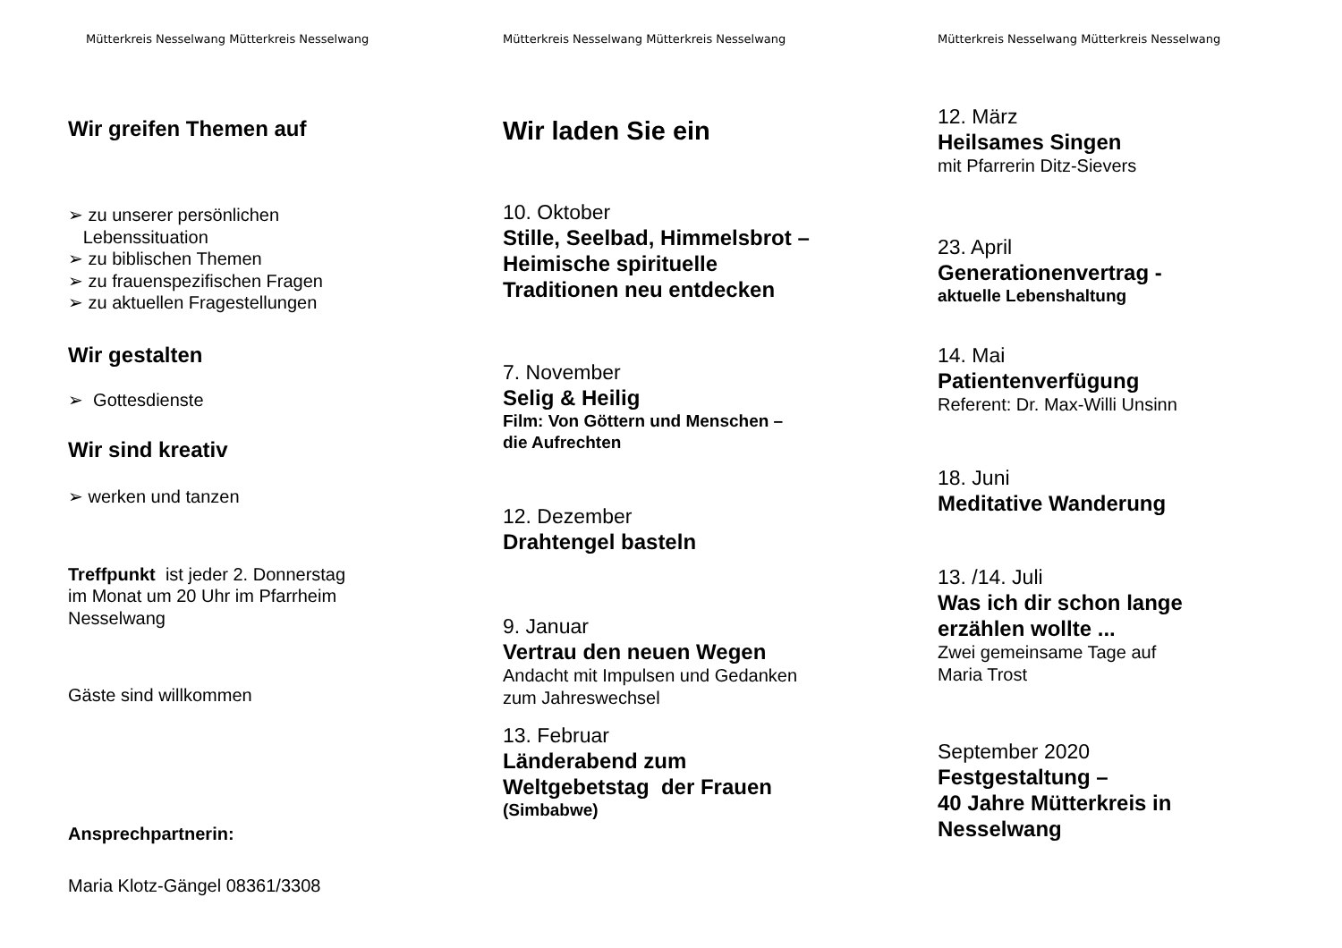Mütterkreis Nesselwang Mütterkreis Nesselwang
Wir greifen Themen auf
➢ zu unserer persönlichen
Lebenssituation
➢ zu biblischen Themen
➢ zu frauenspezifischen Fragen
➢ zu aktuellen Fragestellungen
Wir gestalten
➢ Gottesdienste
Wir sind kreativ
➢ werken und tanzen
Treffpunkt ist jeder 2. Donnerstag
im Monat um 20 Uhr im Pfarrheim
Nesselwang
Gäste sind willkommen
Ansprechpartnerin:
Maria Klotz-Gängel 08361/3308
Mütterkreis Nesselwang Mütterkreis Nesselwang
Wir laden Sie ein
10. Oktober
Stille, Seelbad, Himmelsbrot –
Heimische spirituelle
Traditionen neu entdecken
7. November
Selig & Heilig
Film: Von Göttern und Menschen –
die Aufrechten
12. Dezember
Drahtengel basteln
9. Januar
Vertrau den neuen Wegen
Andacht mit Impulsen und Gedanken
zum Jahreswechsel
13. Februar
Länderabend zum
Weltgebetstag der Frauen
(Simbabwe)
Mütterkreis Nesselwang Mütterkreis Nesselwang
12. März
Heilsames Singen
mit Pfarrerin Ditz-Sievers
23. April
Generationenvertrag -
aktuelle Lebenshaltung
14. Mai
Patientenverfügung
Referent: Dr. Max-Willi Unsinn
18. Juni
Meditative Wanderung
13. /14. Juli
Was ich dir schon lange
erzählen wollte ...
Zwei gemeinsame Tage auf
Maria Trost
September 2020
Festgestaltung –
40 Jahre Mütterkreis in
Nesselwang